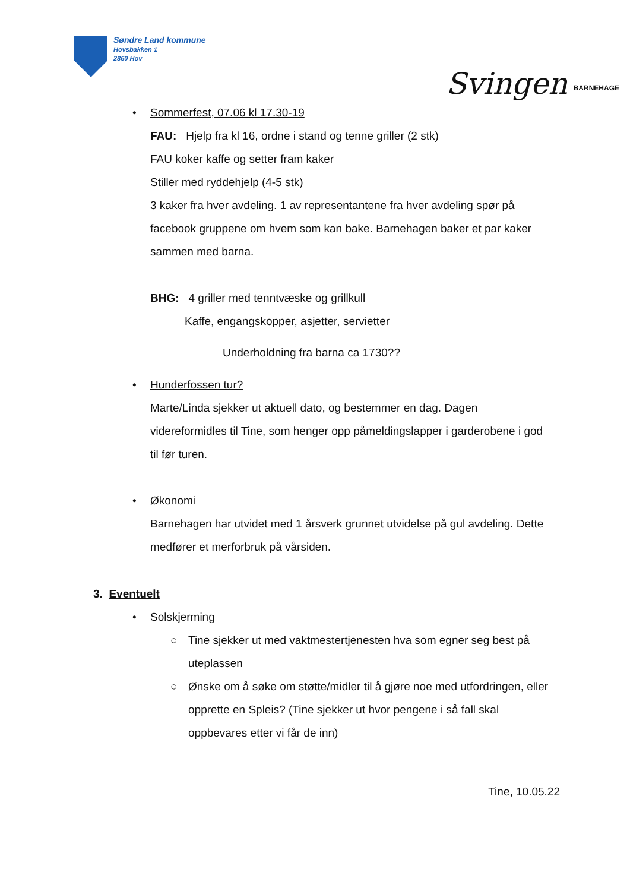Søndre Land kommune
Hovsbakken 1
2860 Hov
Svingen BARNEHAGE
• Sommerfest, 07.06 kl 17.30-19
FAU: Hjelp fra kl 16, ordne i stand og tenne griller (2 stk)
FAU koker kaffe og setter fram kaker
Stiller med ryddehjelp (4-5 stk)
3 kaker fra hver avdeling. 1 av representantene fra hver avdeling spør på facebook gruppene om hvem som kan bake. Barnehagen baker et par kaker sammen med barna.
BHG: 4 griller med tenntvæske og grillkull
Kaffe, engangskopper, asjetter, servietter
Underholdning fra barna ca 1730??
• Hunderfossen tur?
Marte/Linda sjekker ut aktuell dato, og bestemmer en dag. Dagen videreformidles til Tine, som henger opp påmeldingslapper i garderobene i god til før turen.
• Økonomi
Barnehagen har utvidet med 1 årsverk grunnet utvidelse på gul avdeling. Dette medfører et merforbruk på vårsiden.
3. Eventuelt
• Solskjerming
○ Tine sjekker ut med vaktmestertjenesten hva som egner seg best på uteplassen
○ Ønske om å søke om støtte/midler til å gjøre noe med utfordringen, eller opprette en Spleis? (Tine sjekker ut hvor pengene i så fall skal oppbevares etter vi får de inn)
Tine, 10.05.22